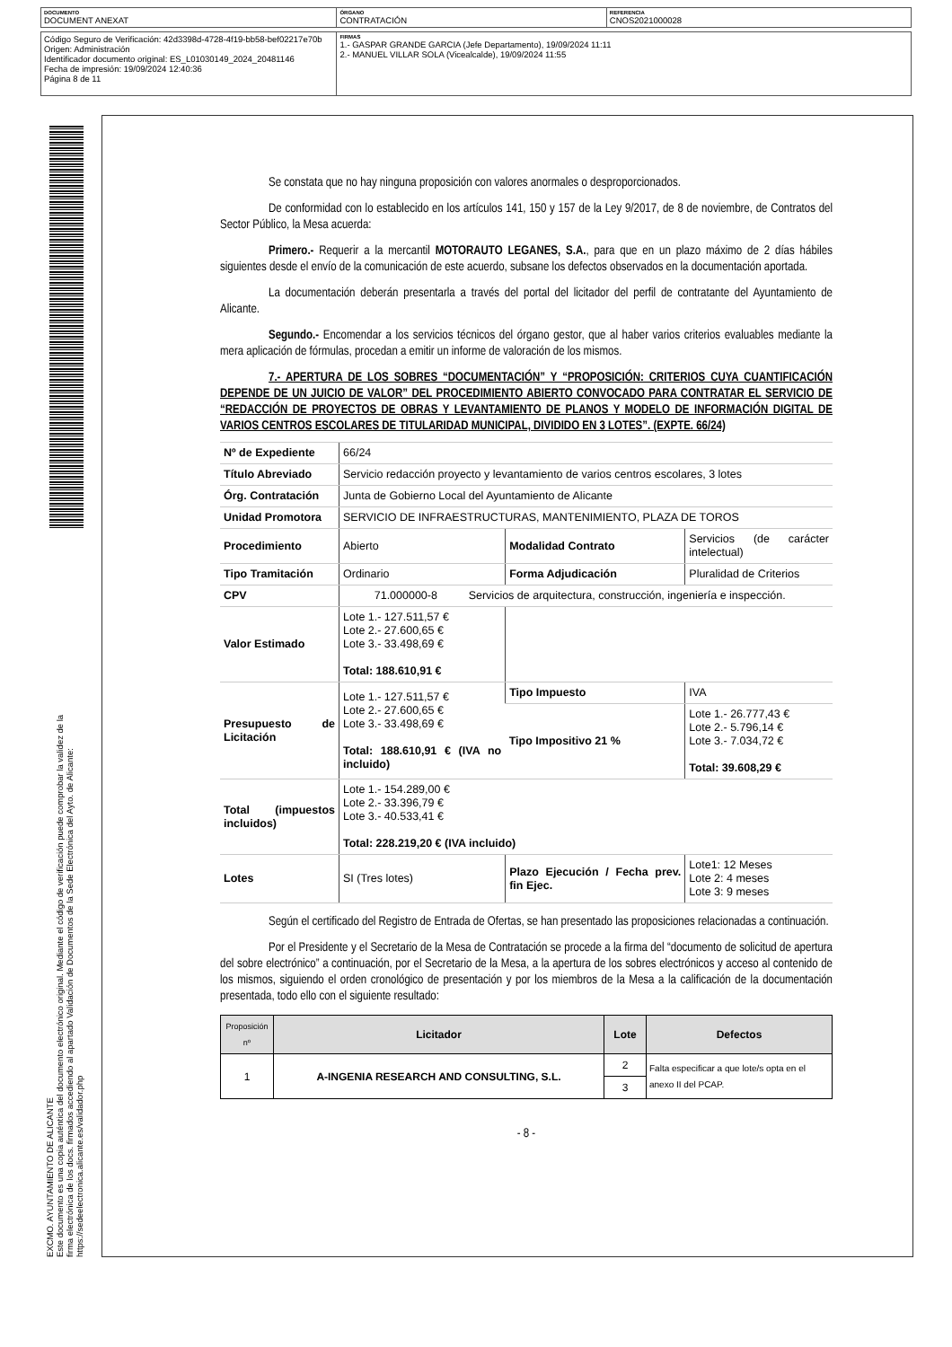| DOCUMENTO DOCUMENT ANEXAT | ÓRGANO CONTRATACIÓN | REFERENCIA CNOS2021000028 |
| Código Seguro de Verificación: 42d3398d-4728-4f19-bb58-bef02217e70b Origen: Administración Identificador documento original: ES_L01030149_2024_20481146 Fecha de impresión: 19/09/2024 12:40:36 Página 8 de 11 | FIRMAS 1.- GASPAR GRANDE GARCIA (Jefe Departamento), 19/09/2024 11:11 2.- MANUEL VILLAR SOLA (Vicealcalde), 19/09/2024 11:55 |
EXCMO. AYUNTAMIENTO DE ALICANTE
Este documento es una copia auténtica del documento electrónico original. Mediante el código de verificación puede comprobar la validez de la firma electrónica de los docs. firmados accediendo al apartado Validación de Documentos de la Sede Electrónica del Ayto. de Alicante: https://sedeelectronica.alicante.es/validador.php
Se constata que no hay ninguna proposición con valores anormales o desproporcionados.
De conformidad con lo establecido en los artículos 141, 150 y 157 de la Ley 9/2017, de 8 de noviembre, de Contratos del Sector Público, la Mesa acuerda:
Primero.- Requerir a la mercantil MOTORAUTO LEGANES, S.A., para que en un plazo máximo de 2 días hábiles siguientes desde el envío de la comunicación de este acuerdo, subsane los defectos observados en la documentación aportada.
La documentación deberán presentarla a través del portal del licitador del perfil de contratante del Ayuntamiento de Alicante.
Segundo.- Encomendar a los servicios técnicos del órgano gestor, que al haber varios criterios evaluables mediante la mera aplicación de fórmulas, procedan a emitir un informe de valoración de los mismos.
7.- APERTURA DE LOS SOBRES “DOCUMENTACIÓN” Y “PROPOSICIÓN: CRITERIOS CUYA CUANTIFICACIÓN DEPENDE DE UN JUICIO DE VALOR” DEL PROCEDIMIENTO ABIERTO CONVOCADO PARA CONTRATAR EL SERVICIO DE “REDACCIÓN DE PROYECTOS DE OBRAS Y LEVANTAMIENTO DE PLANOS Y MODELO DE INFORMACIÓN DIGITAL DE VARIOS CENTROS ESCOLARES DE TITULARIDAD MUNICIPAL, DIVIDIDO EN 3 LOTES”. (EXPTE. 66/24)
| Nº de Expediente | 66/24 | | |
| Título Abreviado | Servicio redacción proyecto y levantamiento de varios centros escolares, 3 lotes | | |
| Órg. Contratación | Junta de Gobierno Local del Ayuntamiento de Alicante | | |
| Unidad Promotora | SERVICIO DE INFRAESTRUCTURAS, MANTENIMIENTO, PLAZA DE TOROS | | |
| Procedimiento | Abierto | Modalidad Contrato | Servicios (de carácter intelectual) |
| Tipo Tramitación | Ordinario | Forma Adjudicación | Pluralidad de Criterios |
| CPV | 71.000000-8 Servicios de arquitectura, construcción, ingeniería e inspección. | | |
| Valor Estimado | Lote 1.- 127.511,57 € Lote 2.- 27.600,65 € Lote 3.- 33.498,69 € Total: 188.610,91 € | | |
| Presupuesto de Licitación | Lote 1.- 127.511,57 € Lote 2.- 27.600,65 € Lote 3.- 33.498,69 € Total: 188.610,91 € (IVA no incluido) | Tipo Impuesto | IVA |
| | | Tipo Impositivo 21 % | Lote 1.- 26.777,43 € Lote 2.- 5.796,14 € Lote 3.- 7.034,72 € Total: 39.608,29 € |
| Total (impuestos incluidos) | Lote 1.- 154.289,00 € Lote 2.- 33.396,79 € Lote 3.- 40.533,41 € Total: 228.219,20 € (IVA incluido) | | |
| Lotes | SI (Tres lotes) | Plazo Ejecución / Fecha prev. fin Ejec. | Lote1: 12 Meses Lote 2: 4 meses Lote 3: 9 meses |
Según el certificado del Registro de Entrada de Ofertas, se han presentado las proposiciones relacionadas a continuación.
Por el Presidente y el Secretario de la Mesa de Contratación se procede a la firma del “documento de solicitud de apertura del sobre electrónico” a continuación, por el Secretario de la Mesa, a la apertura de los sobres electrónicos y acceso al contenido de los mismos, siguiendo el orden cronológico de presentación y por los miembros de la Mesa a la calificación de la documentación presentada, todo ello con el siguiente resultado:
| Proposición nº | Licitador | Lote | Defectos |
| --- | --- | --- | --- |
| 1 | A-INGENIA RESEARCH AND CONSULTING, S.L. | 2 | Falta especificar a que lote/s opta en el anexo II del PCAP. |
| | | 3 | |
- 8 -